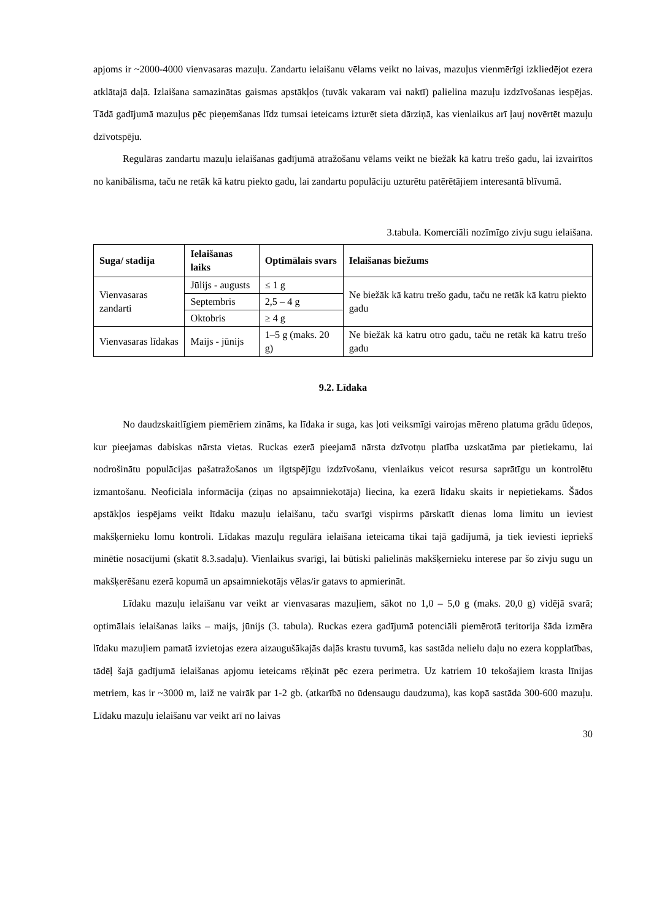apjoms ir ~2000-4000 vienvasaras mazuļu. Zandartu ielaišanu vēlams veikt no laivas, mazuļus vienmērīgi izkliedējot ezera atklātajā daļā. Izlaišana samazinātas gaismas apstākļos (tuvāk vakaram vai naktī) palielina mazuļu izdzīvošanas iespējas. Tādā gadījumā mazuļus pēc pieņemšanas līdz tumsai ieteicams izturēt sieta dārziņā, kas vienlaikus arī ļauj novērtēt mazuļu dzīvotspēju.
Regulāras zandartu mazuļu ielaišanas gadījumā atražošanu vēlams veikt ne biežāk kā katru trešo gadu, lai izvairītos no kanibālisma, taču ne retāk kā katru piekto gadu, lai zandartu populāciju uzturētu patērētājiem interesantā blīvumā.
3.tabula. Komerciāli nozīmīgo zivju sugu ielaišana.
| Suga/ stadija | Ielaišanas laiks | Optimālais svars | Ielaišanas biežums |
| --- | --- | --- | --- |
| Vienvasaras zandarti | Jūlijs - augusts | ≤ 1 g | Ne biežāk kā katru trešo gadu, taču ne retāk kā katru piekto gadu |
| | Septembris | 2,5 – 4 g | |
| | Oktobris | ≥ 4 g | |
| Vienvasaras līdakas | Maijs - jūnijs | 1–5 g (maks. 20 g) | Ne biežāk kā katru otro gadu, taču ne retāk kā katru trešo gadu |
9.2. Līdaka
No daudzskaitlīgiem piemēriem zināms, ka līdaka ir suga, kas ļoti veiksmīgi vairojas mēreno platuma grādu ūdeņos, kur pieejamas dabiskas nārsta vietas. Ruckas ezerā pieejamā nārsta dzīvotņu platība uzskatāma par pietiekamu, lai nodrošinātu populācijas pašatražošanos un ilgtspējīgu izdzīvošanu, vienlaikus veicot resursa saprātīgu un kontrolētu izmantošanu. Neoficiāla informācija (ziņas no apsaimniekotāja) liecina, ka ezerā līdaku skaits ir nepietiekams. Šādos apstākļos iespējams veikt līdaku mazuļu ielaišanu, taču svarīgi vispirms pārskatīt dienas loma limitu un ieviest makšķernieku lomu kontroli. Līdakas mazuļu regulāra ielaišana ieteicama tikai tajā gadījumā, ja tiek ieviesti iepriekš minētie nosacījumi (skatīt 8.3.sadaļu). Vienlaikus svarīgi, lai būtiski palielinās makšķernieku interese par šo zivju sugu un makšķerēšanu ezerā kopumā un apsaimniekotājs vēlas/ir gatavs to apmierināt.
Līdaku mazuļu ielaišanu var veikt ar vienvasaras mazuļiem, sākot no 1,0 – 5,0 g (maks. 20,0 g) vidējā svarā; optimālais ielaišanas laiks – maijs, jūnijs (3. tabula). Ruckas ezera gadījumā potenciāli piemērotā teritorija šāda izmēra līdaku mazuļiem pamatā izvietojas ezera aizaugušākajās daļās krastu tuvumā, kas sastāda nelielu daļu no ezera kopplatības, tādēļ šajā gadījumā ielaišanas apjomu ieteicams rēķināt pēc ezera perimetra. Uz katriem 10 tekošajiem krasta līnijas metriem, kas ir ~3000 m, laiž ne vairāk par 1-2 gb. (atkarībā no ūdensaugu daudzuma), kas kopā sastāda 300-600 mazuļu. Līdaku mazuļu ielaišanu var veikt arī no laivas
30